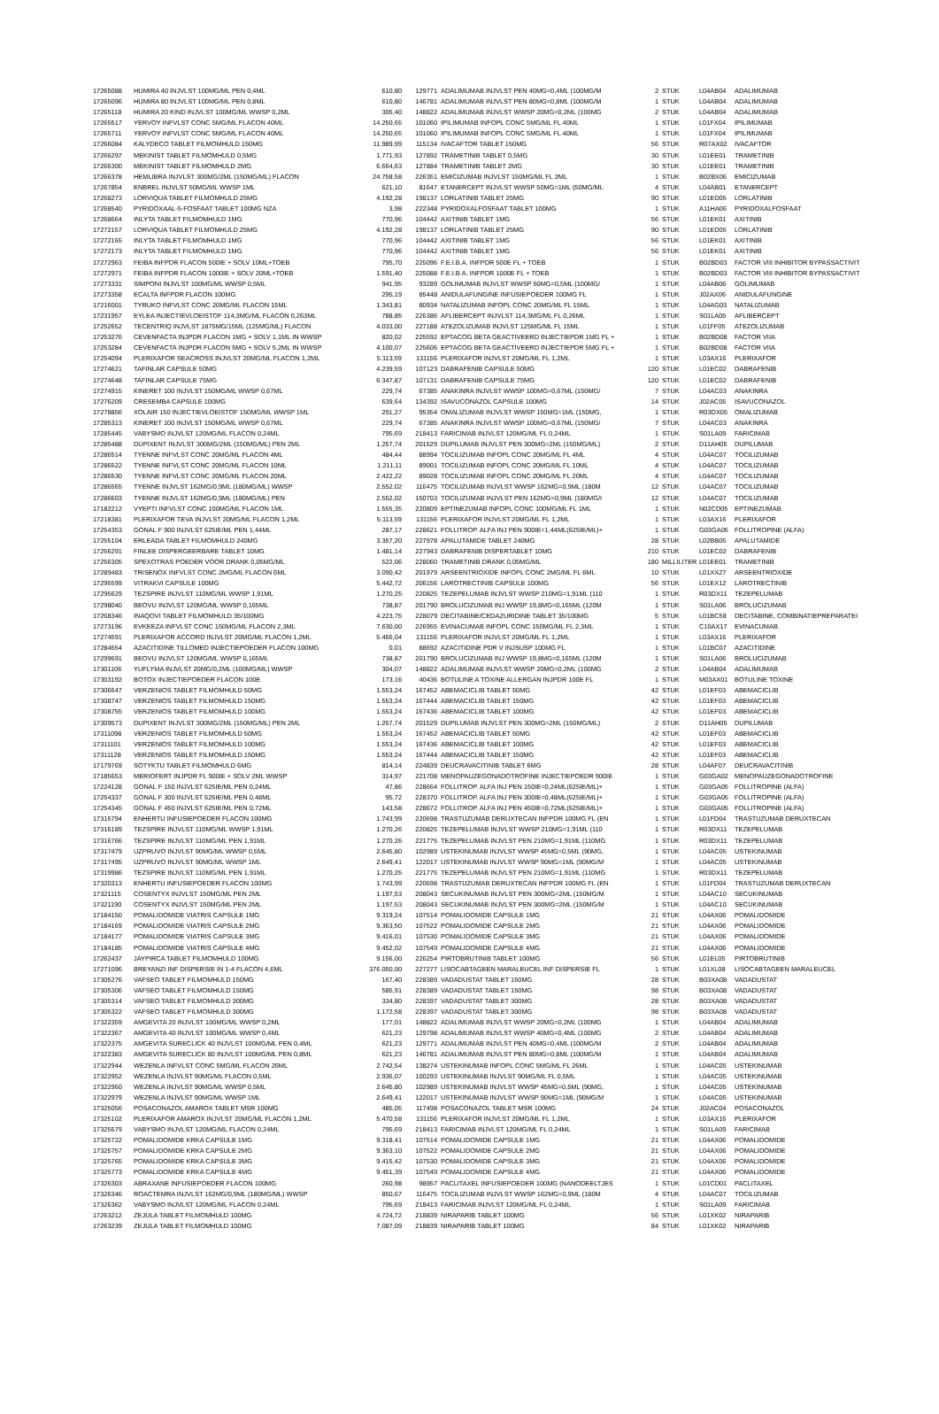| 17265088 | HUMIRA 40 INJVLST 100MG/ML PEN 0,4ML | 610,80 | 129771 | ADALIMUMAB INJVLST PEN 40MG=0,4ML (100MG/M | 2 | STUK | L04AB04 | ADALIMUMAB |
| 17265096 | HUMIRA 80 INJVLST 100MG/ML PEN 0,8ML | 610,80 | 146781 | ADALIMUMAB INJVLST PEN 80MG=0,8ML (100MG/M | 1 | STUK | L04AB04 | ADALIMUMAB |
| 17265118 | HUMIRA 20 KIND INJVLST 100MG/ML WWSP 0,2ML | 305,40 | 148822 | ADALIMUMAB INJVLST WWSP 20MG=0,2ML (100MG | 2 | STUK | L04AB04 | ADALIMUMAB |
| 17265517 | YERVOY INFVLST CONC 5MG/ML FLACON 40ML | 14.250,65 | 101060 | IPILIMUMAB INFOPL CONC 5MG/ML FL 40ML | 1 | STUK | L01FX04 | IPILIMUMAB |
| 17265711 | YERVOY INFVLST CONC 5MG/ML FLACON 40ML | 14.250,65 | 101060 | IPILIMUMAB INFOPL CONC 5MG/ML FL 40ML | 1 | STUK | L01FX04 | IPILIMUMAB |
| 17266084 | KALYDECO TABLET FILMOMHULD 150MG | 11.989,99 | 115134 | IVACAFTOR TABLET 150MG | 56 | STUK | R07AX02 | IVACAFTOR |
| 17266297 | MEKINIST TABLET FILMOMHULD 0,5MG | 1.771,93 | 127892 | TRAMETINIB TABLET 0,5MG | 30 | STUK | L01EE01 | TRAMETINIB |
| 17266300 | MEKINIST TABLET FILMOMHULD 2MG | 6.664,63 | 127884 | TRAMETINIB TABLET 2MG | 30 | STUK | L01EE01 | TRAMETINIB |
| 17266378 | HEMLIBRA INJVLST 300MG/2ML (150MG/ML) FLACON | 24.758,58 | 226351 | EMICIZUMAB INJVLST 150MG/ML FL 2ML | 1 | STUK | B02BX06 | EMICIZUMAB |
| 17267854 | ENBREL INJVLST 50MG/ML WWSP 1ML | 621,10 | 81647 | ETANERCEPT INJVLST WWSP 50MG=1ML (50MG/ML | 4 | STUK | L04AB01 | ETANERCEPT |
| 17268273 | LORVIQUA TABLET FILMOMHULD 25MG | 4.192,28 | 198137 | LORLATINIB TABLET 25MG | 90 | STUK | L01ED05 | LORLATINIB |
| 17268540 | PYRIDOXAAL-5-FOSFAAT TABLET 100MG NZA | 3,98 | 222348 | PYRIDOXALFOSFAAT TABLET 100MG | 1 | STUK | A11HA06 | PYRIDOXALFOSFAAT |
| 17268664 | INLYTA TABLET FILMOMHULD 1MG | 770,96 | 104442 | AXITINIB TABLET 1MG | 56 | STUK | L01EK01 | AXITINIB |
| 17272157 | LORVIQUA TABLET FILMOMHULD 25MG | 4.192,28 | 198137 | LORLATINIB TABLET 25MG | 90 | STUK | L01ED05 | LORLATINIB |
| 17272165 | INLYTA TABLET FILMOMHULD 1MG | 770,96 | 104442 | AXITINIB TABLET 1MG | 56 | STUK | L01EK01 | AXITINIB |
| 17272173 | INLYTA TABLET FILMOMHULD 1MG | 770,96 | 104442 | AXITINIB TABLET 1MG | 56 | STUK | L01EK01 | AXITINIB |
| 17272963 | FEIBA INFPDR FLACON 500IE + SOLV 10ML+TOEB | 795,70 | 225096 | F.E.I.B.A. INFPDR 500E FL + TOEB | 1 | STUK | B02BD03 | FACTOR VIII INHIBITOR BYPASSACTIVIT |
| 17272971 | FEIBA INFPDR FLACON 1000IE + SOLV 20ML+TOEB | 1.591,40 | 225088 | F.E.I.B.A. INFPDR 1000E FL + TOEB | 1 | STUK | B02BD03 | FACTOR VIII INHIBITOR BYPASSACTIVIT |
| 17273331 | SIMPONI INJVLST 100MG/ML WWSP 0,5ML | 941,95 | 93289 | GOLIMUMAB INJVLST WWSP 50MG=0,5ML (100MG/ | 1 | STUK | L04AB06 | GOLIMUMAB |
| 17273358 | ECALTA INFPDR FLACON 100MG | 295,19 | 85448 | ANIDULAFUNGINE INFUSIEPOEDER 100MG FL | 1 | STUK | J02AX06 | ANIDULAFUNGINE |
| 17216001 | TYRUKO INFVLST CONC 20MG/ML FLACON 15ML | 1.343,81 | 80934 | NATALIZUMAB INFOPL CONC 20MG/ML FL 15ML | 1 | STUK | L04AG03 | NATALIZUMAB |
| 17231957 | EYLEA INJECTIEVLOEISTOF 114,3MG/ML FLACON 0,263ML | 788,85 | 226386 | AFLIBERCEPT INJVLST 114,3MG/ML FL 0,26ML | 1 | STUK | S01LA05 | AFLIBERCEPT |
| 17252652 | TECENTRIQ INJVLST 1875MG/15ML (125MG/ML) FLACON | 4.033,00 | 227188 | ATEZOLIZUMAB INJVLST 125MG/ML FL 15ML | 1 | STUK | L01FF05 | ATEZOLIZUMAB |
| 17253276 | CEVENFACTA INJPDR FLACON 1MG + SOLV 1,1ML IN WWSP | 820,02 | 225592 | EPTACOG BETA GEACTIVEERD INJECTIEPDR 1MG FL + | 1 | STUK | B02BD08 | FACTOR VIIA |
| 17253284 | CEVENFACTA INJPDR FLACON 5MG + SOLV 5,2ML IN WWSP | 4.100,07 | 225606 | EPTACOG BETA GEACTIVEERD INJECTIEPDR 5MG FL + | 1 | STUK | B02BD08 | FACTOR VIIA |
| 17254094 | PLERIXAFOR SEACROSS INJVLST 20MG/ML FLACON 1,2ML | 5.113,59 | 131156 | PLERIXAFOR INJVLST 20MG/ML FL 1,2ML | 1 | STUK | L03AX16 | PLERIXAFOR |
| 17274621 | TAFINLAR CAPSULE 50MG | 4.239,59 | 107123 | DABRAFENIB CAPSULE 50MG | 120 | STUK | L01EC02 | DABRAFENIB |
| 17274648 | TAFINLAR CAPSULE 75MG | 6.347,87 | 107131 | DABRAFENIB CAPSULE 75MG | 120 | STUK | L01EC02 | DABRAFENIB |
| 17274915 | KINERET 100 INJVLST 150MG/ML WWSP 0,67ML | 229,74 | 67385 | ANAKINRA INJVLST WWSP 100MG=0,67ML (150MG/ | 7 | STUK | L04AC03 | ANAKINRA |
| 17276209 | CRESEMBA CAPSULE 100MG | 639,64 | 134392 | ISAVUCONAZOL CAPSULE 100MG | 14 | STUK | J02AC05 | ISAVUCONAZOL |
| 17278856 | XOLAIR 150 INJECTIEVLOEISTOF 150MG/ML WWSP 1ML | 291,27 | 95354 | OMALIZUMAB INJVLST WWSP 150MG=1ML (150MG, | 1 | STUK | R03DX05 | OMALIZUMAB |
| 17285313 | KINERET 100 INJVLST 150MG/ML WWSP 0,67ML | 229,74 | 67385 | ANAKINRA INJVLST WWSP 100MG=0,67ML (150MG/ | 7 | STUK | L04AC03 | ANAKINRA |
| 17285445 | VABYSMO INJVLST 120MG/ML FLACON 0,24ML | 795,69 | 218413 | FARICIMAB INJVLST 120MG/ML FL 0,24ML | 1 | STUK | S01LA09 | FARICIMAB |
| 17285488 | DUPIXENT INJVLST 300MG/2ML (150MG/ML) PEN 2ML | 1.257,74 | 201529 | DUPILUMAB INJVLST PEN 300MG=2ML (150MG/ML) | 2 | STUK | D11AH05 | DUPILUMAB |
| 17286514 | TYENNE INFVLST CONC 20MG/ML FLACON 4ML | 484,44 | 88994 | TOCILIZUMAB INFOPL CONC 20MG/ML FL 4ML | 4 | STUK | L04AC07 | TOCILIZUMAB |
| 17286522 | TYENNE INFVLST CONC 20MG/ML FLACON 10ML | 1.211,11 | 89001 | TOCILIZUMAB INFOPL CONC 20MG/ML FL 10ML | 4 | STUK | L04AC07 | TOCILIZUMAB |
| 17286530 | TYENNE INFVLST CONC 20MG/ML FLACON 20ML | 2.422,22 | 89028 | TOCILIZUMAB INFOPL CONC 20MG/ML FL 20ML | 4 | STUK | L04AC07 | TOCILIZUMAB |
| 17286565 | TYENNE INJVLST 162MG/0,9ML (180MG/ML) WWSP | 2.552,02 | 116475 | TOCILIZUMAB INJVLST WWSP 162MG=0,9ML (180M | 12 | STUK | L04AC07 | TOCILIZUMAB |
| 17286603 | TYENNE INJVLST 162MG/0,9ML (180MG/ML) PEN | 2.552,02 | 150703 | TOCILIZUMAB INJVLST PEN 162MG=0,9ML (180MG/I | 12 | STUK | L04AC07 | TOCILIZUMAB |
| 17182212 | VYEPTI INFVLST CONC 100MG/ML FLACON 1ML | 1.555,35 | 220809 | EPTINEZUMAB INFOPL CONC 100MG/ML FL 1ML | 1 | STUK | N02CD05 | EPTINEZUMAB |
| 17218381 | PLERIXAFOR TEVA INJVLST 20MG/ML FLACON 1,2ML | 5.113,59 | 131156 | PLERIXAFOR INJVLST 20MG/ML FL 1,2ML | 1 | STUK | L03AX16 | PLERIXAFOR |
| 17254353 | GONAL F 900 INJVLST 625IE/ML PEN 1,44ML | 287,17 | 228621 | FOLLITROP. ALFA INJ PEN 900IE=1,44ML(625IE/ML)+ | 1 | STUK | G03GA05 | FOLLITROPINE (ALFA) |
| 17255104 | ERLEADA TABLET FILMOMHULD 240MG | 3.357,20 | 227978 | APALUTAMIDE TABLET 240MG | 28 | STUK | L02BB05 | APALUTAMIDE |
| 17256291 | FINLEE DISPERGEERBARE TABLET 10MG | 1.481,14 | 227943 | DABRAFENIB DISPERTABLET 10MG | 210 | STUK | L01EC02 | DABRAFENIB |
| 17256305 | SPEXOTRAS POEDER VOOR DRANK 0,05MG/ML | 522,06 | 228060 | TRAMETINIB DRANK 0,05MG/ML | 180 | MILLILITER | L01EE01 | TRAMETINIB |
| 17289483 | TRISENOX INFVLST CONC 2MG/ML FLACON 6ML | 3.090,42 | 201979 | ARSEENTRIOXIDE INFOPL CONC 2MG/ML FL 6ML | 10 | STUK | L01XX27 | ARSEENTRIOXIDE |
| 17295599 | VITRAKVI CAPSULE 100MG | 5.442,72 | 206156 | LAROTRECTINIB CAPSULE 100MG | 56 | STUK | L01EX12 | LAROTRECTINIB |
| 17295629 | TEZSPIRE INJVLST 110MG/ML WWSP 1,91ML | 1.270,25 | 220825 | TEZEPELUMAB INJVLST WWSP 210MG=1,91ML (110 | 1 | STUK | R03DX11 | TEZEPELUMAB |
| 17298040 | BEOVU INJVLST 120MG/ML WWSP 0,165ML | 738,87 | 201790 | BROLUCIZUMAB INJ WWSP 19,8MG=0,165ML (120M | 1 | STUK | S01LA06 | BROLUCIZUMAB |
| 17268346 | INAQOVI TABLET FILMOMHULD 35/100MG | 4.223,75 | 228079 | DECITABINE/CEDAZURIDINE TABLET 35/100MG | 5 | STUK | L01BC58 | DECITABINE, COMBINATIEPREPARATEI |
| 17273196 | EVKEEZA INFVLST CONC 150MG/ML FLACON 2,3ML | 7.630,00 | 226955 | EVINACUMAB INFOPL CONC 150MG/ML FL 2,3ML | 1 | STUK | C10AX17 | EVINACUMAB |
| 17274591 | PLERIXAFOR ACCORD INJVLST 20MG/ML FLACON 1,2ML | 5.466,04 | 131156 | PLERIXAFOR INJVLST 20MG/ML FL 1,2ML | 1 | STUK | L03AX16 | PLERIXAFOR |
| 17284554 | AZACITIDINE TILLOMED INJECTIEPOEDER FLACON 100MG | 0,01 | 88692 | AZACITIDINE PDR V INJSUSP 100MG FL | 1 | STUK | L01BC07 | AZACITIDINE |
| 17299691 | BEOVU INJVLST 120MG/ML WWSP 0,165ML | 738,87 | 201790 | BROLUCIZUMAB INJ WWSP 19,8MG=0,165ML (120M | 1 | STUK | S01LA06 | BROLUCIZUMAB |
| 17301106 | YUFLYMA INJVLST 20MG/0,2ML (100MG/ML) WWSP | 304,07 | 148822 | ADALIMUMAB INJVLST WWSP 20MG=0,2ML (100MG | 2 | STUK | L04AB04 | ADALIMUMAB |
| 17303192 | BOTOX INJECTIEPOEDER FLACON 100E | 173,16 | 40436 | BOTULINE A TOXINE ALLERGAN INJPDR 100E FL | 1 | STUK | M03AX01 | BOTULINE TOXINE |
| 17306647 | VERZENIOS TABLET FILMOMHULD 50MG | 1.553,24 | 167452 | ABEMACICLIB TABLET 50MG | 42 | STUK | L01EF03 | ABEMACICLIB |
| 17308747 | VERZENIOS TABLET FILMOMHULD 150MG | 1.553,24 | 167444 | ABEMACICLIB TABLET 150MG | 42 | STUK | L01EF03 | ABEMACICLIB |
| 17308755 | VERZENIOS TABLET FILMOMHULD 100MG | 1.553,24 | 167436 | ABEMACICLIB TABLET 100MG | 42 | STUK | L01EF03 | ABEMACICLIB |
| 17309573 | DUPIXENT INJVLST 300MG/2ML (150MG/ML) PEN 2ML | 1.257,74 | 201529 | DUPILUMAB INJVLST PEN 300MG=2ML (150MG/ML) | 2 | STUK | D11AH05 | DUPILUMAB |
| 17311098 | VERZENIOS TABLET FILMOMHULD 50MG | 1.553,24 | 167452 | ABEMACICLIB TABLET 50MG | 42 | STUK | L01EF03 | ABEMACICLIB |
| 17311101 | VERZENIOS TABLET FILMOMHULD 100MG | 1.553,24 | 167436 | ABEMACICLIB TABLET 100MG | 42 | STUK | L01EF03 | ABEMACICLIB |
| 17311128 | VERZENIOS TABLET FILMOMHULD 150MG | 1.553,24 | 167444 | ABEMACICLIB TABLET 150MG | 42 | STUK | L01EF03 | ABEMACICLIB |
| 17179769 | SOTYKTU TABLET FILMOMHULD 6MG | 814,14 | 224839 | DEUCRAVACITINIB TABLET 6MG | 28 | STUK | L04AF07 | DEUCRAVACITINIB |
| 17185653 | MERIOFERT INJPDR FL 900IE + SOLV 2ML WWSP | 314,97 | 221708 | MENOPAUZEGONADOTROFINE INJECTIEPOEDR 900IE | 1 | STUK | G03GA02 | MENOPAUZEGONADOTROFINE |
| 17224128 | GONAL F 150 INJVLST 625IE/ML PEN 0,24ML | 47,86 | 228664 | FOLLITROP. ALFA INJ PEN 150IE=0,24ML(625IE/ML)+ | 1 | STUK | G03GA05 | FOLLITROPINE (ALFA) |
| 17254337 | GONAL F 300 INJVLST 625IE/ML PEN 0,48ML | 95,72 | 228370 | FOLLITROP. ALFA INJ PEN 300IE=0,48ML(625IE/ML)+ | 1 | STUK | G03GA05 | FOLLITROPINE (ALFA) |
| 17254345 | GONAL F 450 INJVLST 625IE/ML PEN 0,72ML | 143,58 | 228672 | FOLLITROP. ALFA INJ PEN 450IE=0,72ML(625IE/ML)+ | 1 | STUK | G03GA05 | FOLLITROPINE (ALFA) |
| 17315794 | ENHERTU INFUSIEPOEDER FLACON 100MG | 1.743,99 | 220698 | TRASTUZUMAB DERUXTECAN INFPDR 100MG FL (EN | 1 | STUK | L01FD04 | TRASTUZUMAB DERUXTECAN |
| 17316189 | TEZSPIRE INJVLST 110MG/ML WWSP 1,91ML | 1.270,26 | 220825 | TEZEPELUMAB INJVLST WWSP 210MG=1,91ML (110 | 1 | STUK | R03DX11 | TEZEPELUMAB |
| 17316766 | TEZSPIRE INJVLST 110MG/ML PEN 1,91ML | 1.270,26 | 221775 | TEZEPELUMAB INJVLST PEN 210MG=1,91ML (110MG | 1 | STUK | R03DX11 | TEZEPELUMAB |
| 17317479 | UZPRUVO INJVLST 90MG/ML WWSP 0,5ML | 2.645,80 | 102989 | USTEKINUMAB INJVLST WWSP 45MG=0,5ML (90MG, | 1 | STUK | L04AC05 | USTEKINUMAB |
| 17317495 | UZPRUVO INJVLST 90MG/ML WWSP 1ML | 2.649,41 | 122017 | USTEKINUMAB INJVLST WWSP 90MG=1ML (90MG/M | 1 | STUK | L04AC05 | USTEKINUMAB |
| 17319986 | TEZSPIRE INJVLST 110MG/ML PEN 1,91ML | 1.270,25 | 221775 | TEZEPELUMAB INJVLST PEN 210MG=1,91ML (110MG | 1 | STUK | R03DX11 | TEZEPELUMAB |
| 17320313 | ENHERTU INFUSIEPOEDER FLACON 100MG | 1.743,99 | 220698 | TRASTUZUMAB DERUXTECAN INFPDR 100MG FL (EN | 1 | STUK | L01FD04 | TRASTUZUMAB DERUXTECAN |
| 17321115 | COSENTYX INJVLST 150MG/ML PEN 2ML | 1.197,53 | 208043 | SECUKINUMAB INJVLST PEN 300MG=2ML (150MG/M | 1 | STUK | L04AC10 | SECUKINUMAB |
| 17321190 | COSENTYX INJVLST 150MG/ML PEN 2ML | 1.197,53 | 208043 | SECUKINUMAB INJVLST PEN 300MG=2ML (150MG/M | 1 | STUK | L04AC10 | SECUKINUMAB |
| 17184150 | POMALIDOMIDE VIATRIS CAPSULE 1MG | 9.319,24 | 107514 | POMALIDOMIDE CAPSULE 1MG | 21 | STUK | L04AX06 | POMALIDOMIDE |
| 17184169 | POMALIDOMIDE VIATRIS CAPSULE 2MG | 9.363,50 | 107522 | POMALIDOMIDE CAPSULE 2MG | 21 | STUK | L04AX06 | POMALIDOMIDE |
| 17184177 | POMALIDOMIDE VIATRIS CAPSULE 3MG | 9.416,01 | 107530 | POMALIDOMIDE CAPSULE 3MG | 21 | STUK | L04AX06 | POMALIDOMIDE |
| 17184185 | POMALIDOMIDE VIATRIS CAPSULE 4MG | 9.452,02 | 107549 | POMALIDOMIDE CAPSULE 4MG | 21 | STUK | L04AX06 | POMALIDOMIDE |
| 17262437 | JAYPIRCA TABLET FILMOMHULD 100MG | 9.156,00 | 226254 | PIRTOBRUTINIB TABLET 100MG | 56 | STUK | L01EL05 | PIRTOBRUTINIB |
| 17271096 | BREYANZI INF DISPERSIE IN 1-4 FLACON 4,6ML | 376.050,00 | 227277 | LISOCABTAGEEN MARALEUCEL INF DISPERSIE FL | 1 | STUK | L01XL08 | LISOCABTAGEEN MARALEUCEL |
| 17305276 | VAFSEO TABLET FILMOMHULD 150MG | 167,40 | 228389 | VADADUSTAT TABLET 150MG | 28 | STUK | B03XA08 | VADADUSTAT |
| 17305306 | VAFSEO TABLET FILMOMHULD 150MG | 585,91 | 228389 | VADADUSTAT TABLET 150MG | 98 | STUK | B03XA08 | VADADUSTAT |
| 17305314 | VAFSEO TABLET FILMOMHULD 300MG | 334,80 | 228397 | VADADUSTAT TABLET 300MG | 28 | STUK | B03XA08 | VADADUSTAT |
| 17305322 | VAFSEO TABLET FILMOMHULD 300MG | 1.172,58 | 228397 | VADADUSTAT TABLET 300MG | 98 | STUK | B03XA08 | VADADUSTAT |
| 17322359 | AMGEVITA 20 INJVLST 100MG/ML WWSP 0,2ML | 177,01 | 148822 | ADALIMUMAB INJVLST WWSP 20MG=0,2ML (100MG | 1 | STUK | L04AB04 | ADALIMUMAB |
| 17322367 | AMGEVITA 40 INJVLST 100MG/ML WWSP 0,4ML | 621,23 | 129798 | ADALIMUMAB INJVLST WWSP 40MG=0,4ML (100MG | 2 | STUK | L04AB04 | ADALIMUMAB |
| 17322375 | AMGEVITA SURECLICK 40 INJVLST 100MG/ML PEN 0,4ML | 621,23 | 129771 | ADALIMUMAB INJVLST PEN 40MG=0,4ML (100MG/M | 2 | STUK | L04AB04 | ADALIMUMAB |
| 17322383 | AMGEVITA SURECLICK 80 INJVLST 100MG/ML PEN 0,8ML | 621,23 | 146781 | ADALIMUMAB INJVLST PEN 80MG=0,8ML (100MG/M | 1 | STUK | L04AB04 | ADALIMUMAB |
| 17322944 | WEZENLA INFVLST CONC 5MG/ML FLACON 26ML | 2.742,54 | 138274 | USTEKINUMAB INFOPL CONC 5MG/ML FL 26ML | 1 | STUK | L04AC05 | USTEKINUMAB |
| 17322952 | WEZENLA INJVLST 90MG/ML FLACON 0,5ML | 2.936,07 | 100293 | USTEKINUMAB INJVLST 90MG/ML FL 0,5ML | 1 | STUK | L04AC05 | USTEKINUMAB |
| 17322960 | WEZENLA INJVLST 90MG/ML WWSP 0,5ML | 2.645,80 | 102989 | USTEKINUMAB INJVLST WWSP 45MG=0,5ML (90MG, | 1 | STUK | L04AC05 | USTEKINUMAB |
| 17322979 | WEZENLA INJVLST 90MG/ML WWSP 1ML | 2.649,41 | 122017 | USTEKINUMAB INJVLST WWSP 90MG=1ML (90MG/M | 1 | STUK | L04AC05 | USTEKINUMAB |
| 17325056 | POSACONAZOL AMAROX TABLET MSR 100MG | 485,05 | 117498 | POSACONAZOL TABLET MSR 100MG | 24 | STUK | J02AC04 | POSACONAZOL |
| 17325102 | PLERIXAFOR AMAROX INJVLST 20MG/ML FLACON 1,2ML | 5.470,58 | 131156 | PLERIXAFOR INJVLST 20MG/ML FL 1,2ML | 1 | STUK | L03AX16 | PLERIXAFOR |
| 17325579 | VABYSMO INJVLST 120MG/ML FLACON 0,24ML | 795,69 | 218413 | FARICIMAB INJVLST 120MG/ML FL 0,24ML | 1 | STUK | S01LA09 | FARICIMAB |
| 17325722 | POMALIDOMIDE KRKA CAPSULE 1MG | 9.318,41 | 107514 | POMALIDOMIDE CAPSULE 1MG | 21 | STUK | L04AX06 | POMALIDOMIDE |
| 17325757 | POMALIDOMIDE KRKA CAPSULE 2MG | 9.363,10 | 107522 | POMALIDOMIDE CAPSULE 2MG | 21 | STUK | L04AX06 | POMALIDOMIDE |
| 17325765 | POMALIDOMIDE KRKA CAPSULE 3MG | 9.415,42 | 107530 | POMALIDOMIDE CAPSULE 3MG | 21 | STUK | L04AX06 | POMALIDOMIDE |
| 17325773 | POMALIDOMIDE KRKA CAPSULE 4MG | 9.451,39 | 107549 | POMALIDOMIDE CAPSULE 4MG | 21 | STUK | L04AX06 | POMALIDOMIDE |
| 17326303 | ABRAXANE INFUSIEPOEDER FLACON 100MG | 260,98 | 98957 | PACLITAXEL INFUSIEPOEDER 100MG (NANODEELTJES | 1 | STUK | L01CD01 | PACLITAXEL |
| 17326346 | ROACTEMRA INJVLST 162MG/0,9ML (180MG/ML) WWSP | 850,67 | 116475 | TOCILIZUMAB INJVLST WWSP 162MG=0,9ML (180M | 4 | STUK | L04AC07 | TOCILIZUMAB |
| 17326362 | VABYSMO INJVLST 120MG/ML FLACON 0,24ML | 795,69 | 218413 | FARICIMAB INJVLST 120MG/ML FL 0,24ML | 1 | STUK | S01LA09 | FARICIMAB |
| 17263212 | ZEJULA TABLET FILMOMHULD 100MG | 4.724,72 | 218839 | NIRAPARIB TABLET 100MG | 56 | STUK | L01XK02 | NIRAPARIB |
| 17263239 | ZEJULA TABLET FILMOMHULD 100MG | 7.087,09 | 218839 | NIRAPARIB TABLET 100MG | 84 | STUK | L01XK02 | NIRAPARIB |